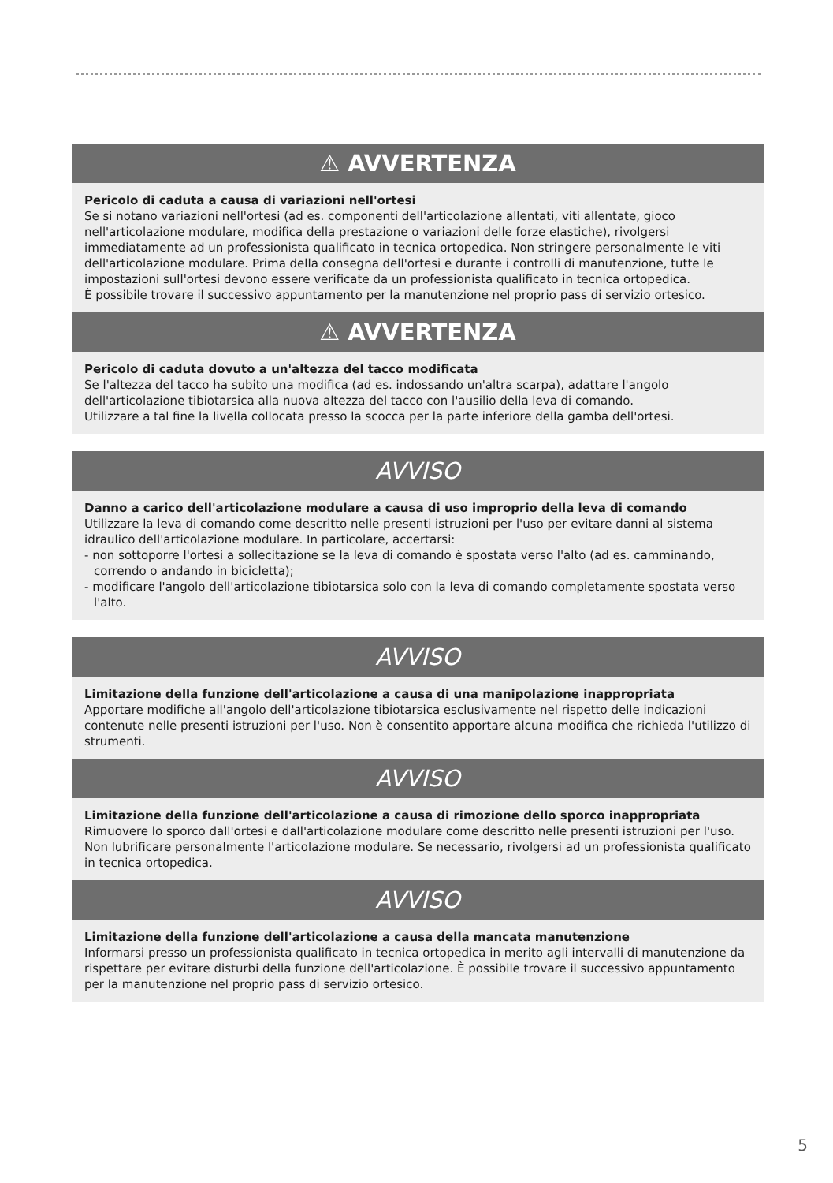⚠ AVVERTENZA
Pericolo di caduta a causa di variazioni nell'ortesi
Se si notano variazioni nell'ortesi (ad es. componenti dell'articolazione allentati, viti allentate, gioco nell'articolazione modulare, modifica della prestazione o variazioni delle forze elastiche), rivolgersi immediatamente ad un professionista qualificato in tecnica ortopedica. Non stringere personalmente le viti dell'articolazione modulare. Prima della consegna dell'ortesi e durante i controlli di manutenzione, tutte le impostazioni sull'ortesi devono essere verificate da un professionista qualificato in tecnica ortopedica.
È possibile trovare il successivo appuntamento per la manutenzione nel proprio pass di servizio ortesico.
⚠ AVVERTENZA
Pericolo di caduta dovuto a un'altezza del tacco modificata
Se l'altezza del tacco ha subito una modifica (ad es. indossando un'altra scarpa), adattare l'angolo dell'articolazione tibiotarsica alla nuova altezza del tacco con l'ausilio della leva di comando.
Utilizzare a tal fine la livella collocata presso la scocca per la parte inferiore della gamba dell'ortesi.
AVVISO
Danno a carico dell'articolazione modulare a causa di uso improprio della leva di comando
Utilizzare la leva di comando come descritto nelle presenti istruzioni per l'uso per evitare danni al sistema idraulico dell'articolazione modulare. In particolare, accertarsi:
- non sottoporre l'ortesi a sollecitazione se la leva di comando è spostata verso l'alto (ad es. camminando, correndo o andando in bicicletta);
- modificare l'angolo dell'articolazione tibiotarsica solo con la leva di comando completamente spostata verso l'alto.
AVVISO
Limitazione della funzione dell'articolazione a causa di una manipolazione inappropriata
Apportare modifiche all'angolo dell'articolazione tibiotarsica esclusivamente nel rispetto delle indicazioni contenute nelle presenti istruzioni per l'uso. Non è consentito apportare alcuna modifica che richieda l'utilizzo di strumenti.
AVVISO
Limitazione della funzione dell'articolazione a causa di rimozione dello sporco inappropriata
Rimuovere lo sporco dall'ortesi e dall'articolazione modulare come descritto nelle presenti istruzioni per l'uso. Non lubrificare personalmente l'articolazione modulare. Se necessario, rivolgersi ad un professionista qualificato in tecnica ortopedica.
AVVISO
Limitazione della funzione dell'articolazione a causa della mancata manutenzione
Informarsi presso un professionista qualificato in tecnica ortopedica in merito agli intervalli di manutenzione da rispettare per evitare disturbi della funzione dell'articolazione. È possibile trovare il successivo appuntamento per la manutenzione nel proprio pass di servizio ortesico.
5